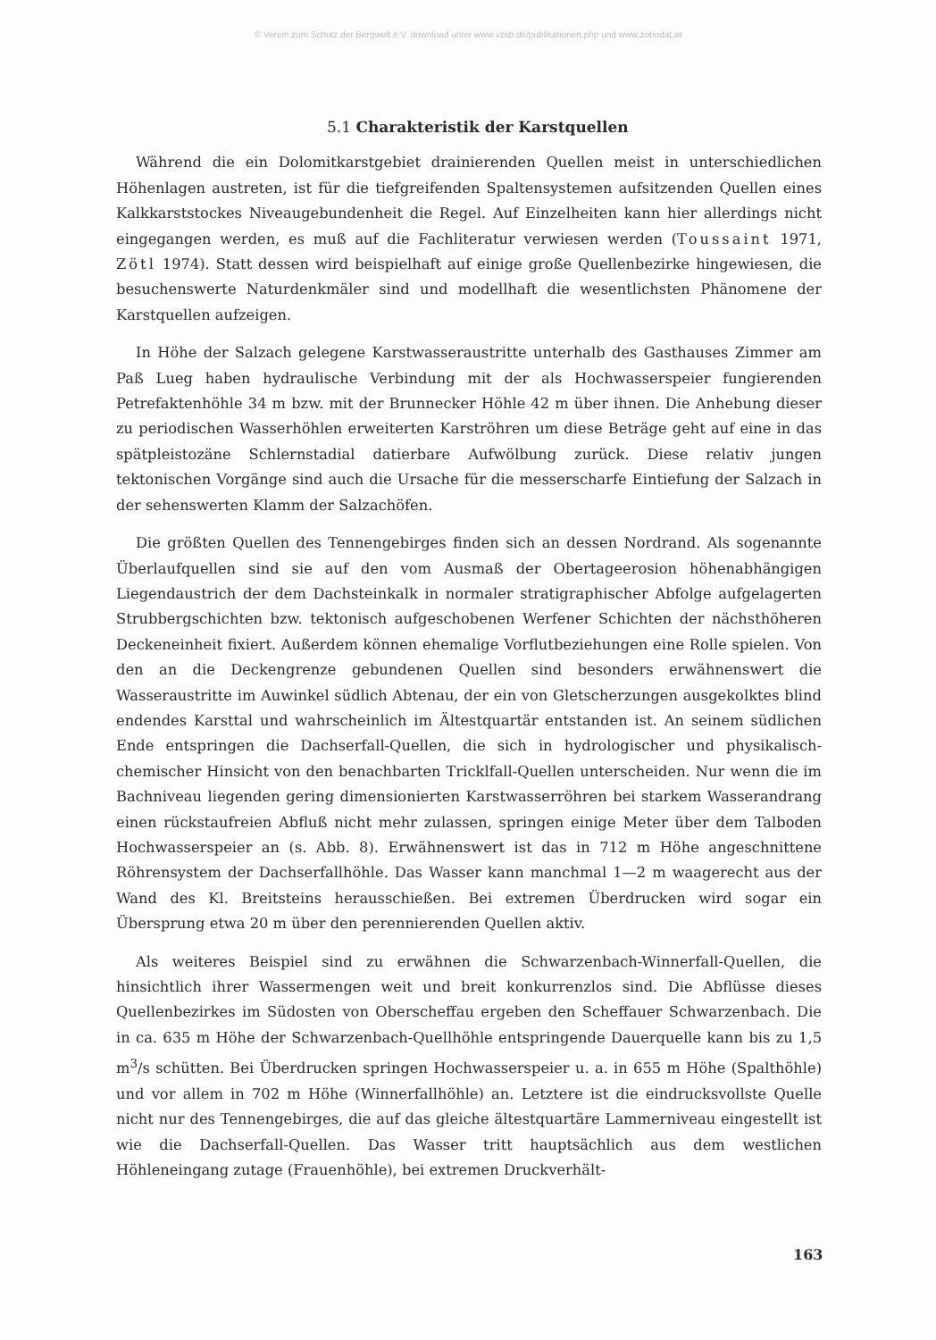© Verein zum Schutz der Bergwelt e.V. download unter www.vzsb.de/publikationen.php und www.zobodat.at
5.1 Charakteristik der Karstquellen
Während die ein Dolomitkarstgebiet drainierenden Quellen meist in unterschiedlichen Höhenlagen austreten, ist für die tiefgreifenden Spaltensystemen aufsitzenden Quellen eines Kalkkarststockes Niveaugebundenheit die Regel. Auf Einzelheiten kann hier allerdings nicht eingegangen werden, es muß auf die Fachliteratur verwiesen werden (Toussaint 1971, Zötl 1974). Statt dessen wird beispielhaft auf einige große Quellenbezirke hingewiesen, die besuchenswerte Naturdenkmäler sind und modellhaft die wesentlichsten Phänomene der Karstquellen aufzeigen.
In Höhe der Salzach gelegene Karstwasseraustritte unterhalb des Gasthauses Zimmer am Paß Lueg haben hydraulische Verbindung mit der als Hochwasserspeier fungierenden Petrefaktenhöhle 34 m bzw. mit der Brunnecker Höhle 42 m über ihnen. Die Anhebung dieser zu periodischen Wasserhöhlen erweiterten Karströhren um diese Beträge geht auf eine in das spätpleistozäne Schlernstadial datierbare Aufwölbung zurück. Diese relativ jungen tektonischen Vorgänge sind auch die Ursache für die messerscharfe Eintiefung der Salzach in der sehenswerten Klamm der Salzachöfen.
Die größten Quellen des Tennengebirges finden sich an dessen Nordrand. Als sogenannte Überlaufquellen sind sie auf den vom Ausmaß der Obertageerosion höhenabhängigen Liegendaustrich der dem Dachsteinkalk in normaler stratigraphischer Abfolge aufgelagerten Strubbergschichten bzw. tektonisch aufgeschobenen Werfener Schichten der nächsthöheren Deckeneinheit fixiert. Außerdem können ehemalige Vorflutbeziehungen eine Rolle spielen. Von den an die Deckengrenze gebundenen Quellen sind besonders erwähnenswert die Wasseraustritte im Auwinkel südlich Abtenau, der ein von Gletscherzungen ausgekolktes blind endendes Karsttal und wahrscheinlich im Ältestquartär entstanden ist. An seinem südlichen Ende entspringen die Dachserfall-Quellen, die sich in hydrologischer und physikalisch-chemischer Hinsicht von den benachbarten Tricklfall-Quellen unterscheiden. Nur wenn die im Bachniveau liegenden gering dimensionierten Karstwasserröhren bei starkem Wasserandrang einen rückstaufreien Abfluß nicht mehr zulassen, springen einige Meter über dem Talboden Hochwasserspeier an (s. Abb. 8). Erwähnenswert ist das in 712 m Höhe angeschnittene Röhrensystem der Dachserfallhöhle. Das Wasser kann manchmal 1—2 m waagerecht aus der Wand des Kl. Breitsteins herausschießen. Bei extremen Überdrucken wird sogar ein Übersprung etwa 20 m über den perennierenden Quellen aktiv.
Als weiteres Beispiel sind zu erwähnen die Schwarzenbach-Winnerfall-Quellen, die hinsichtlich ihrer Wassermengen weit und breit konkurrenzlos sind. Die Abflüsse dieses Quellenbezirkes im Südosten von Oberscheffau ergeben den Scheffauer Schwarzenbach. Die in ca. 635 m Höhe der Schwarzenbach-Quellhöhle entspringende Dauerquelle kann bis zu 1,5 m<sup>3</sup>/s schütten. Bei Überdrucken springen Hochwasserspeier u. a. in 655 m Höhe (Spalthöhle) und vor allem in 702 m Höhe (Winnerfallhöhle) an. Letztere ist die eindrucksvollste Quelle nicht nur des Tennengebirges, die auf das gleiche ältestquartäre Lammerniveau eingestellt ist wie die Dachserfall-Quellen. Das Wasser tritt hauptsächlich aus dem westlichen Höhleneingang zutage (Frauenhöhle), bei extremen Druckverhält-
163